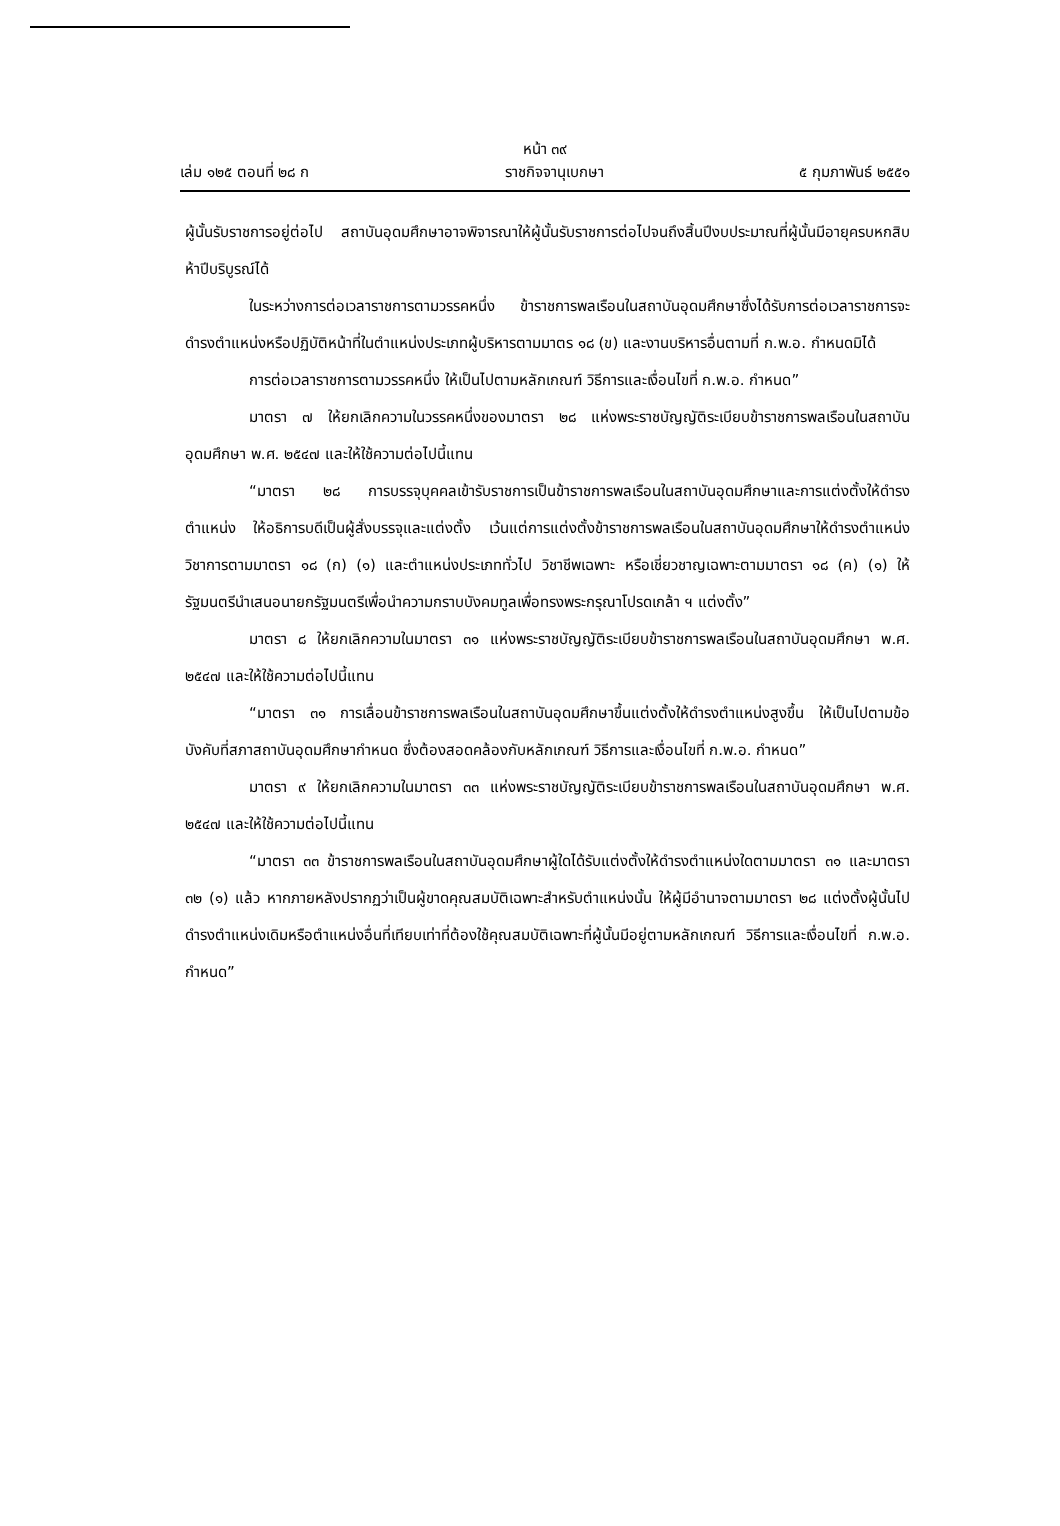หน้า ๓๙
เล่ม ๑๒๕ ตอนที่ ๒๘ ก ราชกิจจานุเบกษา ๕ กุมภาพันธ์ ๒๕๕๑
ผู้นั้นรับราชการอยู่ต่อไป สถาบันอุดมศึกษาอาจพิจารณาให้ผู้นั้นรับราชการต่อไปจนถึงสิ้นปีงบประมาณที่ผู้นั้นมีอายุครบหกสิบห้าปีบริบูรณ์ได้
ในระหว่างการต่อเวลาราชการตามวรรคหนึ่ง ข้าราชการพลเรือนในสถาบันอุดมศึกษาซึ่งได้รับการต่อเวลาราชการจะดำรงตำแหน่งหรือปฏิบัติหน้าที่ในตำแหน่งประเภทผู้บริหารตามมาตร ๑๘ (ข) และงานบริหารอื่นตามที่ ก.พ.อ. กำหนดมิได้
การต่อเวลาราชการตามวรรคหนึ่ง ให้เป็นไปตามหลักเกณฑ์ วิธีการและเงื่อนไขที่ ก.พ.อ. กำหนด”
มาตรา ๗ ให้ยกเลิกความในวรรคหนึ่งของมาตรา ๒๘ แห่งพระราชบัญญัติระเบียบข้าราชการพลเรือนในสถาบันอุดมศึกษา พ.ศ. ๒๕๔๗ และให้ใช้ความต่อไปนี้แทน
“มาตรา ๒๘ การบรรจุบุคคลเข้ารับราชการเป็นข้าราชการพลเรือนในสถาบันอุดมศึกษาและการแต่งตั้งให้ดำรงตำแหน่ง ให้อธิการบดีเป็นผู้สั่งบรรจุและแต่งตั้ง เว้นแต่การแต่งตั้งข้าราชการพลเรือนในสถาบันอุดมศึกษาให้ดำรงตำแหน่งวิชาการตามมาตรา ๑๘ (ก) (๑) และตำแหน่งประเภททั่วไป วิชาชีพเฉพาะ หรือเชี่ยวชาญเฉพาะตามมาตรา ๑๘ (ค) (๑) ให้รัฐมนตรีนำเสนอนายกรัฐมนตรีเพื่อนำความกราบบังคมทูลเพื่อทรงพระกรุณาโปรดเกล้า ฯ แต่งตั้ง”
มาตรา ๘ ให้ยกเลิกความในมาตรา ๓๑ แห่งพระราชบัญญัติระเบียบข้าราชการพลเรือนในสถาบันอุดมศึกษา พ.ศ. ๒๕๔๗ และให้ใช้ความต่อไปนี้แทน
“มาตรา ๓๑ การเลื่อนข้าราชการพลเรือนในสถาบันอุดมศึกษาขึ้นแต่งตั้งให้ดำรงตำแหน่งสูงขึ้น ให้เป็นไปตามข้อบังคับที่สภาสถาบันอุดมศึกษากำหนด ซึ่งต้องสอดคล้องกับหลักเกณฑ์ วิธีการและเงื่อนไขที่ ก.พ.อ. กำหนด”
มาตรา ๙ ให้ยกเลิกความในมาตรา ๓๓ แห่งพระราชบัญญัติระเบียบข้าราชการพลเรือนในสถาบันอุดมศึกษา พ.ศ. ๒๕๔๗ และให้ใช้ความต่อไปนี้แทน
“มาตรา ๓๓ ข้าราชการพลเรือนในสถาบันอุดมศึกษาผู้ใดได้รับแต่งตั้งให้ดำรงตำแหน่งใดตามมาตรา ๓๑ และมาตรา ๓๒ (๑) แล้ว หากภายหลังปรากฏว่าเป็นผู้ขาดคุณสมบัติเฉพาะสำหรับตำแหน่งนั้น ให้ผู้มีอำนาจตามมาตรา ๒๘ แต่งตั้งผู้นั้นไปดำรงตำแหน่งเดิมหรือตำแหน่งอื่นที่เทียบเท่าที่ต้องใช้คุณสมบัติเฉพาะที่ผู้นั้นมีอยู่ตามหลักเกณฑ์ วิธีการและเงื่อนไขที่ ก.พ.อ. กำหนด”